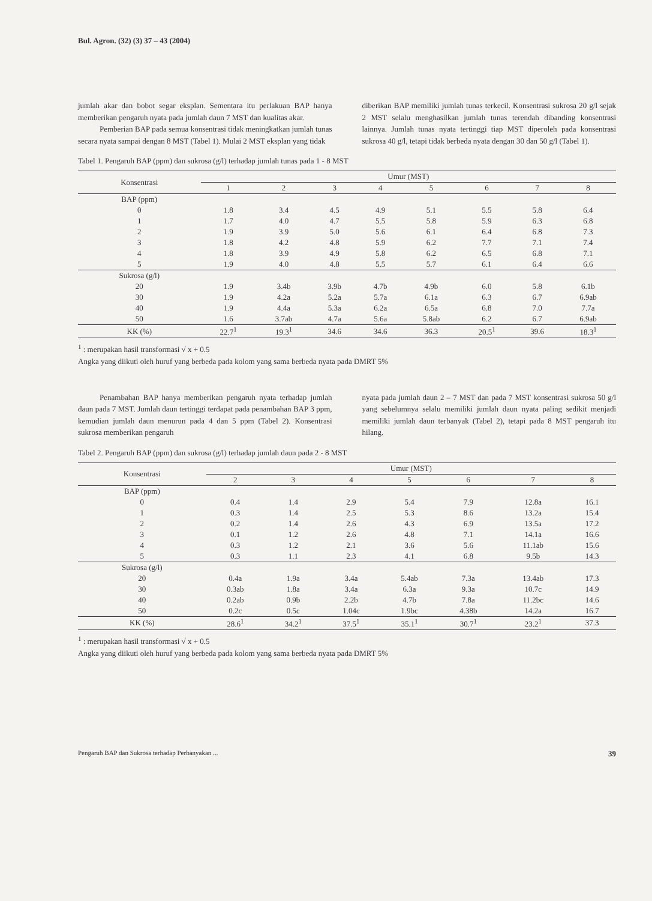Bul. Agron. (32) (3) 37 – 43 (2004)
jumlah akar dan bobot segar eksplan. Sementara itu perlakuan BAP hanya memberikan pengaruh nyata pada jumlah daun 7 MST dan kualitas akar.
Pemberian BAP pada semua konsentrasi tidak meningkatkan jumlah tunas secara nyata sampai dengan 8 MST (Tabel 1). Mulai 2 MST eksplan yang tidak
diberikan BAP memiliki jumlah tunas terkecil. Konsentrasi sukrosa 20 g/l sejak 2 MST selalu menghasilkan jumlah tunas terendah dibanding konsentrasi lainnya. Jumlah tunas nyata tertinggi tiap MST diperoleh pada konsentrasi sukrosa 40 g/l, tetapi tidak berbeda nyata dengan 30 dan 50 g/l (Tabel 1).
Tabel 1. Pengaruh BAP (ppm) dan sukrosa (g/l) terhadap jumlah tunas pada 1 - 8 MST
| Konsentrasi | Umur (MST) | | | | | | | |
| --- | --- | --- | --- | --- | --- | --- | --- | --- |
| | 1 | 2 | 3 | 4 | 5 | 6 | 7 | 8 |
| BAP (ppm) | | | | | | | | |
| 0 | 1.8 | 3.4 | 4.5 | 4.9 | 5.1 | 5.5 | 5.8 | 6.4 |
| 1 | 1.7 | 4.0 | 4.7 | 5.5 | 5.8 | 5.9 | 6.3 | 6.8 |
| 2 | 1.9 | 3.9 | 5.0 | 5.6 | 6.1 | 6.4 | 6.8 | 7.3 |
| 3 | 1.8 | 4.2 | 4.8 | 5.9 | 6.2 | 7.7 | 7.1 | 7.4 |
| 4 | 1.8 | 3.9 | 4.9 | 5.8 | 6.2 | 6.5 | 6.8 | 7.1 |
| 5 | 1.9 | 4.0 | 4.8 | 5.5 | 5.7 | 6.1 | 6.4 | 6.6 |
| Sukrosa (g/l) | | | | | | | | |
| 20 | 1.9 | 3.4b | 3.9b | 4.7b | 4.9b | 6.0 | 5.8 | 6.1b |
| 30 | 1.9 | 4.2a | 5.2a | 5.7a | 6.1a | 6.3 | 6.7 | 6.9ab |
| 40 | 1.9 | 4.4a | 5.3a | 6.2a | 6.5a | 6.8 | 7.0 | 7.7a |
| 50 | 1.6 | 3.7ab | 4.7a | 5.6a | 5.8ab | 6.2 | 6.7 | 6.9ab |
| KK (%) | 22.7<sup>1</sup> | 19.3<sup>1</sup> | 34.6 | 34.6 | 36.3 | 20.5<sup>1</sup> | 39.6 | 18.3<sup>1</sup> |
<sup>1</sup> : merupakan hasil transformasi √ x + 0.5
Angka yang diikuti oleh huruf yang berbeda pada kolom yang sama berbeda nyata pada DMRT 5%
Penambahan BAP hanya memberikan pengaruh nyata terhadap jumlah daun pada 7 MST. Jumlah daun tertinggi terdapat pada penambahan BAP 3 ppm, kemudian jumlah daun menurun pada 4 dan 5 ppm (Tabel 2). Konsentrasi sukrosa memberikan pengaruh
nyata pada jumlah daun 2 – 7 MST dan pada 7 MST konsentrasi sukrosa 50 g/l yang sebelumnya selalu memiliki jumlah daun nyata paling sedikit menjadi memiliki jumlah daun terbanyak (Tabel 2), tetapi pada 8 MST pengaruh itu hilang.
Tabel 2. Pengaruh BAP (ppm) dan sukrosa (g/l) terhadap jumlah daun pada 2 - 8 MST
| Konsentrasi | Umur (MST) | | | | | | |
| --- | --- | --- | --- | --- | --- | --- | --- |
| | 2 | 3 | 4 | 5 | 6 | 7 | 8 |
| BAP (ppm) | | | | | | | |
| 0 | 0.4 | 1.4 | 2.9 | 5.4 | 7.9 | 12.8a | 16.1 |
| 1 | 0.3 | 1.4 | 2.5 | 5.3 | 8.6 | 13.2a | 15.4 |
| 2 | 0.2 | 1.4 | 2.6 | 4.3 | 6.9 | 13.5a | 17.2 |
| 3 | 0.1 | 1.2 | 2.6 | 4.8 | 7.1 | 14.1a | 16.6 |
| 4 | 0.3 | 1.2 | 2.1 | 3.6 | 5.6 | 11.1ab | 15.6 |
| 5 | 0.3 | 1.1 | 2.3 | 4.1 | 6.8 | 9.5b | 14.3 |
| Sukrosa (g/l) | | | | | | | |
| 20 | 0.4a | 1.9a | 3.4a | 5.4ab | 7.3a | 13.4ab | 17.3 |
| 30 | 0.3ab | 1.8a | 3.4a | 6.3a | 9.3a | 10.7c | 14.9 |
| 40 | 0.2ab | 0.9b | 2.2b | 4.7b | 7.8a | 11.2bc | 14.6 |
| 50 | 0.2c | 0.5c | 1.04c | 1.9bc | 4.38b | 14.2a | 16.7 |
| KK (%) | 28.6<sup>1</sup> | 34.2<sup>1</sup> | 37.5<sup>1</sup> | 35.1<sup>1</sup> | 30.7<sup>1</sup> | 23.2<sup>1</sup> | 37.3 |
<sup>1</sup> : merupakan hasil transformasi √ x + 0.5
Angka yang diikuti oleh huruf yang berbeda pada kolom yang sama berbeda nyata pada DMRT 5%
Pengaruh BAP dan Sukrosa terhadap Perbanyakan ... 39